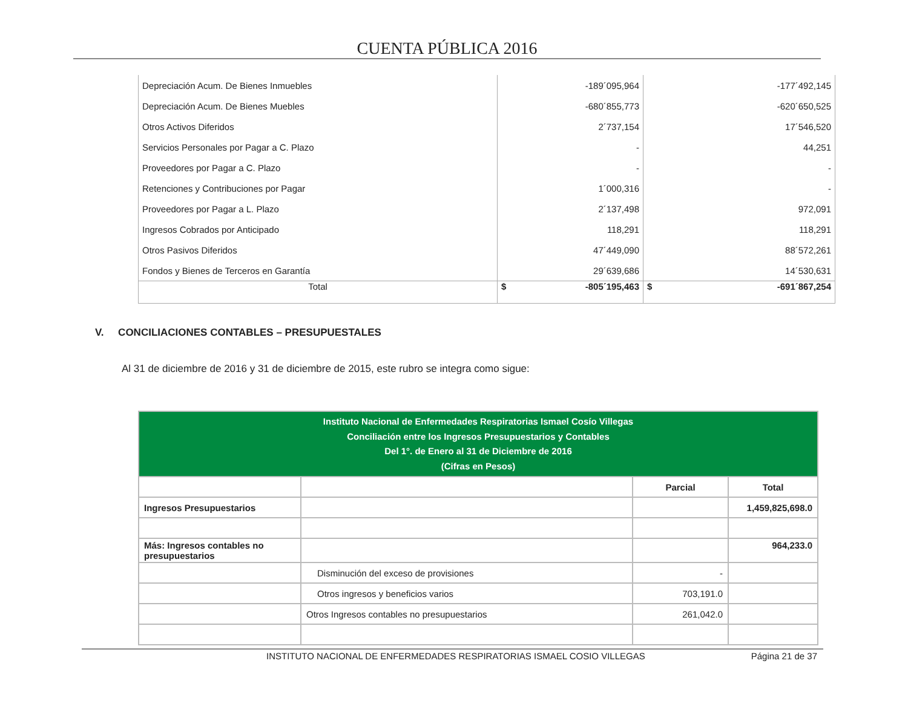CUENTA PÚBLICA 2016
| Depreciación Acum. De Bienes Inmuebles | -189´095,964 | -177´492,145 |
| Depreciación Acum. De Bienes Muebles | -680´855,773 | -620´650,525 |
| Otros Activos Diferidos | 2´737,154 | 17´546,520 |
| Servicios Personales por Pagar a C. Plazo | - | 44,251 |
| Proveedores por Pagar a C. Plazo | - | - |
| Retenciones y Contribuciones por Pagar | 1´000,316 | - |
| Proveedores por Pagar a L. Plazo | 2´137,498 | 972,091 |
| Ingresos Cobrados por Anticipado | 118,291 | 118,291 |
| Otros Pasivos Diferidos | 47´449,090 | 88´572,261 |
| Fondos y Bienes de Terceros en Garantía | 29´639,686 | 14´530,631 |
| Total | $ -805´195,463 | $ -691´867,254 |
V. CONCILIACIONES CONTABLES – PRESUPUESTALES
Al 31 de diciembre de 2016 y 31 de diciembre de 2015, este rubro se integra como sigue:
| Instituto Nacional de Enfermedades Respiratorias Ismael Cosío Villegas Conciliación entre los Ingresos Presupuestarios y Contables Del 1°. de Enero al 31 de Diciembre de 2016 (Cifras en Pesos) | | | |
| | | Parcial | Total |
| Ingresos Presupuestarios | | | 1,459,825,698.0 |
| Más: Ingresos contables no presupuestarios | | | 964,233.0 |
| | Disminución del exceso de provisiones | - | |
| | Otros ingresos y beneficios varios | 703,191.0 | |
| | Otros Ingresos contables no presupuestarios | 261,042.0 | |
INSTITUTO NACIONAL DE ENFERMEDADES RESPIRATORIAS ISMAEL COSIO VILLEGAS Página 21 de 37